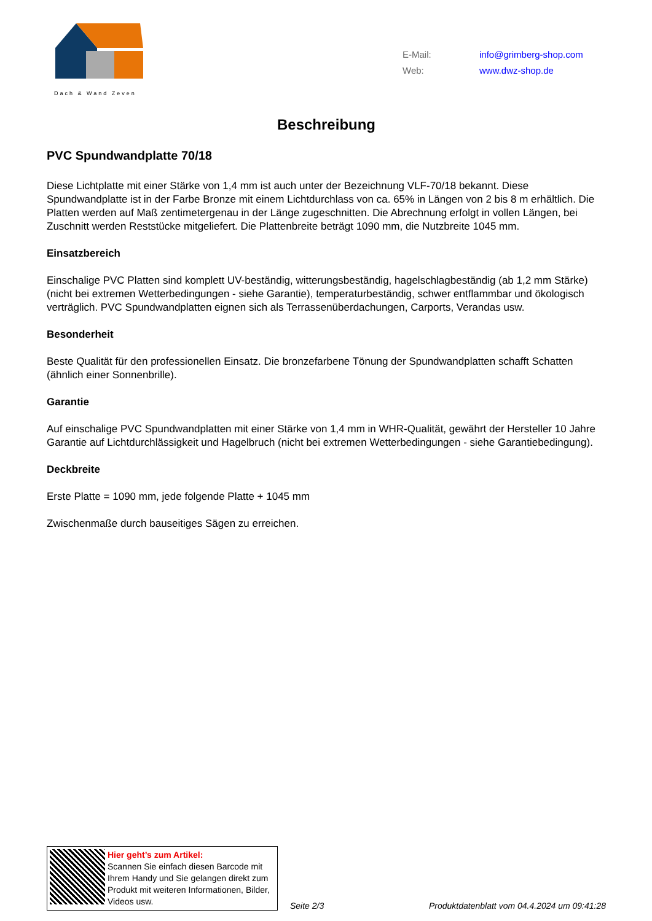Dach & Wand Zeven
E-Mail: info@grimberg-shop.com
Web: www.dwz-shop.de
Beschreibung
PVC Spundwandplatte 70/18
Diese Lichtplatte mit einer Stärke von 1,4 mm ist auch unter der Bezeichnung VLF-70/18 bekannt. Diese Spundwandplatte ist in der Farbe Bronze mit einem Lichtdurchlass von ca. 65% in Längen von 2 bis 8 m erhältlich. Die Platten werden auf Maß zentimetergenau in der Länge zugeschnitten. Die Abrechnung erfolgt in vollen Längen, bei Zuschnitt werden Reststücke mitgeliefert. Die Plattenbreite beträgt 1090 mm, die Nutzbreite 1045 mm.
Einsatzbereich
Einschalige PVC Platten sind komplett UV-beständig, witterungsbeständig, hagelschlagbeständig (ab 1,2 mm Stärke) (nicht bei extremen Wetterbedingungen - siehe Garantie), temperaturbeständig, schwer entflammbar und ökologisch verträglich. PVC Spundwandplatten eignen sich als Terrassenüberdachungen, Carports, Verandas usw.
Besonderheit
Beste Qualität für den professionellen Einsatz. Die bronzefarbene Tönung der Spundwandplatten schafft Schatten (ähnlich einer Sonnenbrille).
Garantie
Auf einschalige PVC Spundwandplatten mit einer Stärke von 1,4 mm in WHR-Qualität, gewährt der Hersteller 10 Jahre Garantie auf Lichtdurchlässigkeit und Hagelbruch (nicht bei extremen Wetterbedingungen - siehe Garantiebedingung).
Deckbreite
Erste Platte = 1090 mm, jede folgende Platte + 1045 mm
Zwischenmaße durch bauseitiges Sägen zu erreichen.
Hier geht’s zum Artikel:
Scannen Sie einfach diesen Barcode mit Ihrem Handy und Sie gelangen direkt zum Produkt mit weiteren Informationen, Bilder, Videos usw.
Seite 2/3
Produktdatenblatt vom 04.4.2024 um 09:41:28